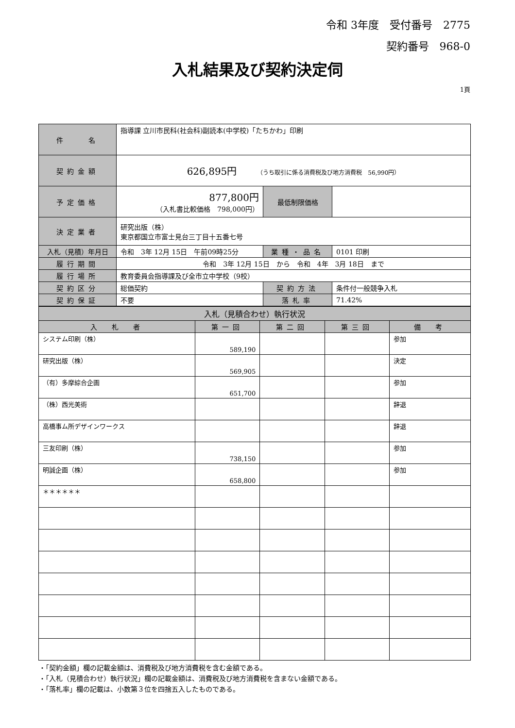令和 3年度　受付番号　2775
契約番号　968-0
入札結果及び契約決定伺
1頁
| 件 名 | 指導課 立川市民科(社会科)副読本(中学校)「たちかわ」印刷 | | |
| 契約金額 | 626,895円 （うち取引に係る消費税及び地方消費税 56,990円） | | |
| 予定価格 | 877,800円 （入札書比較価格 798,000円） | 最低制限価格 | |
| 決定業者 | 研究出版（株） 東京都国立市富士見台三丁目十五番七号 | | |
| 入札（見積）年月日 | 令和 3年 12月 15日 午前09時25分 | 業種・品名 | 0101 印刷 |
| 履行期間 | 令和 3年 12月 15日 から 令和 4年 3月 18日 まで | | |
| 履行場所 | 教育委員会指導課及び全市立中学校（9校） | | |
| 契約区分 | 総価契約 | 契約方法 | 条件付一般競争入札 |
| 契約保証 | 不要 | 落札率 | 71.42% |
| 入札（見積合わせ）執行状況 | | | | |
| --- | --- | --- | --- | --- |
| 入 札 者 | 第一回 | 第二回 | 第三回 | 備 考 |
| システム印刷（株） | 589,190 | | | 参加 |
| 研究出版（株） | 569,905 | | | 決定 |
| （有）多摩綜合企画 | 651,700 | | | 参加 |
| （株）西光美術 | | | | 辞退 |
| 高橋事ム所デザインワークス | | | | 辞退 |
| 三友印刷（株） | 738,150 | | | 参加 |
| 明誠企画（株） | 658,800 | | | 参加 |
| ＊＊＊＊＊＊ | | | | |
・「契約金額」欄の記載金額は、消費税及び地方消費税を含む金額である。
・「入札（見積合わせ）執行状況」欄の記載金額は、消費税及び地方消費税を含まない金額である。
・「落札率」欄の記載は、小数第３位を四捨五入したものである。